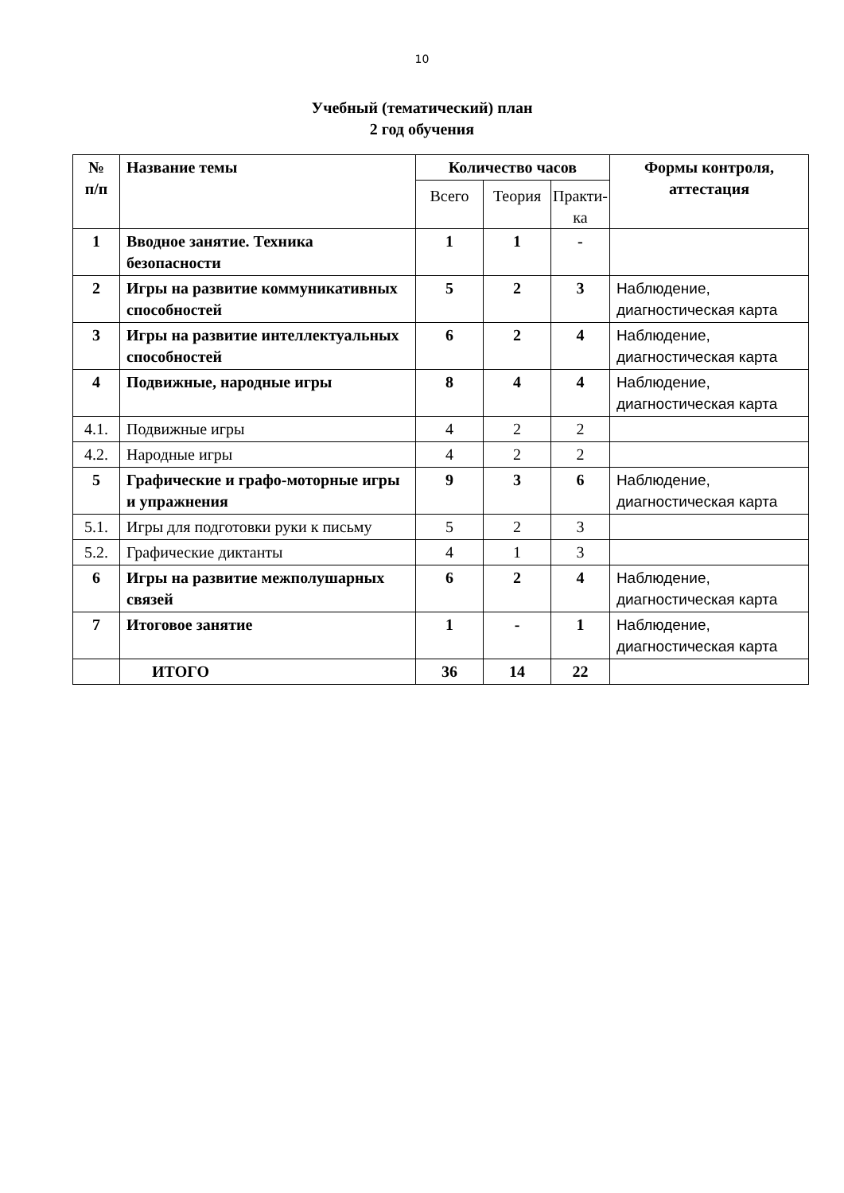10
Учебный (тематический) план
2 год обучения
| № п/п | Название темы | Количество часов | | | Формы контроля, аттестация |
| --- | --- | --- | --- | --- | --- |
| | | Всего | Теория | Практи-ка | |
| 1 | Вводное занятие. Техника безопасности | 1 | 1 | - | |
| 2 | Игры на развитие коммуникативных способностей | 5 | 2 | 3 | Наблюдение, диагностическая карта |
| 3 | Игры на развитие интеллектуальных способностей | 6 | 2 | 4 | Наблюдение, диагностическая карта |
| 4 | Подвижные, народные игры | 8 | 4 | 4 | Наблюдение, диагностическая карта |
| 4.1. | Подвижные игры | 4 | 2 | 2 | |
| 4.2. | Народные игры | 4 | 2 | 2 | |
| 5 | Графические и графо-моторные игры и упражнения | 9 | 3 | 6 | Наблюдение, диагностическая карта |
| 5.1. | Игры для подготовки руки к письму | 5 | 2 | 3 | |
| 5.2. | Графические диктанты | 4 | 1 | 3 | |
| 6 | Игры на развитие межполушарных связей | 6 | 2 | 4 | Наблюдение, диагностическая карта |
| 7 | Итоговое занятие | 1 | - | 1 | Наблюдение, диагностическая карта |
| | ИТОГО | 36 | 14 | 22 | |